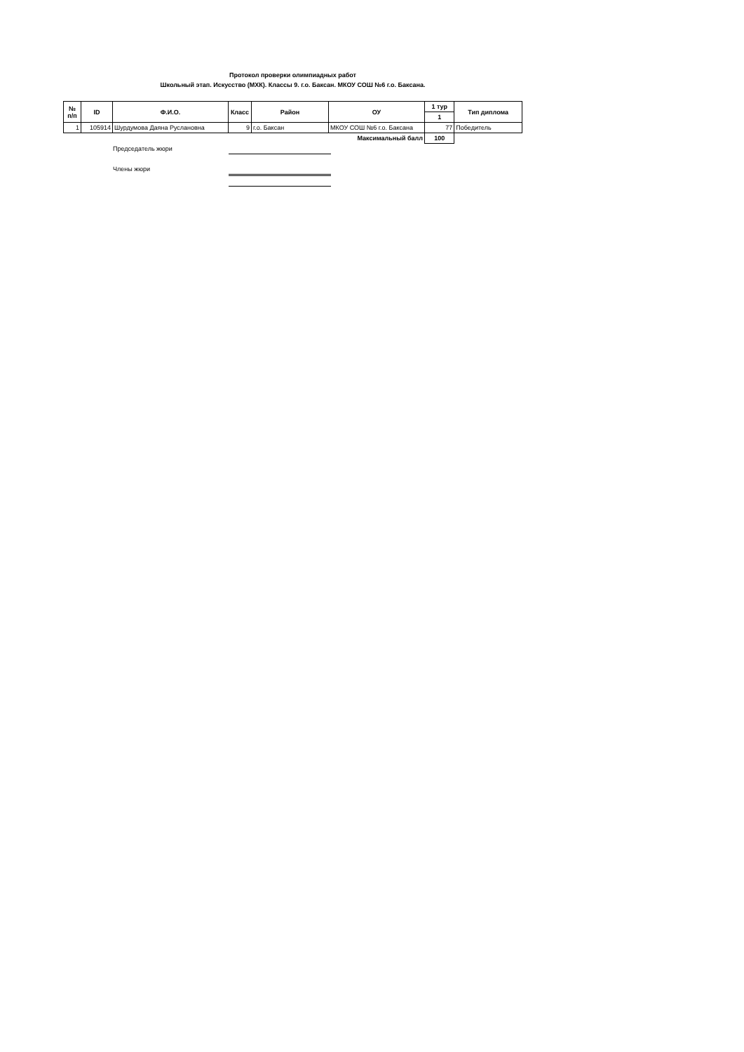Протокол проверки олимпиадных работ
Школьный этап. Искусство (МХК). Классы 9. г.о. Баксан. МКОУ СОШ №6 г.о. Баксана.
| № п/п | ID | Ф.И.О. | Класс | Район | ОУ | 1 тур | Тип диплома |
| --- | --- | --- | --- | --- | --- | --- | --- |
| | | | | | | 1 | |
| 1 | 105914 | Шурдумова Даяна Руслановна | 9 | г.о. Баксан | МКОУ СОШ №6 г.о. Баксана | 77 | Победитель |
| Максимальный балл | | | | | | 100 | |
Председатель жюри
Члены жюри